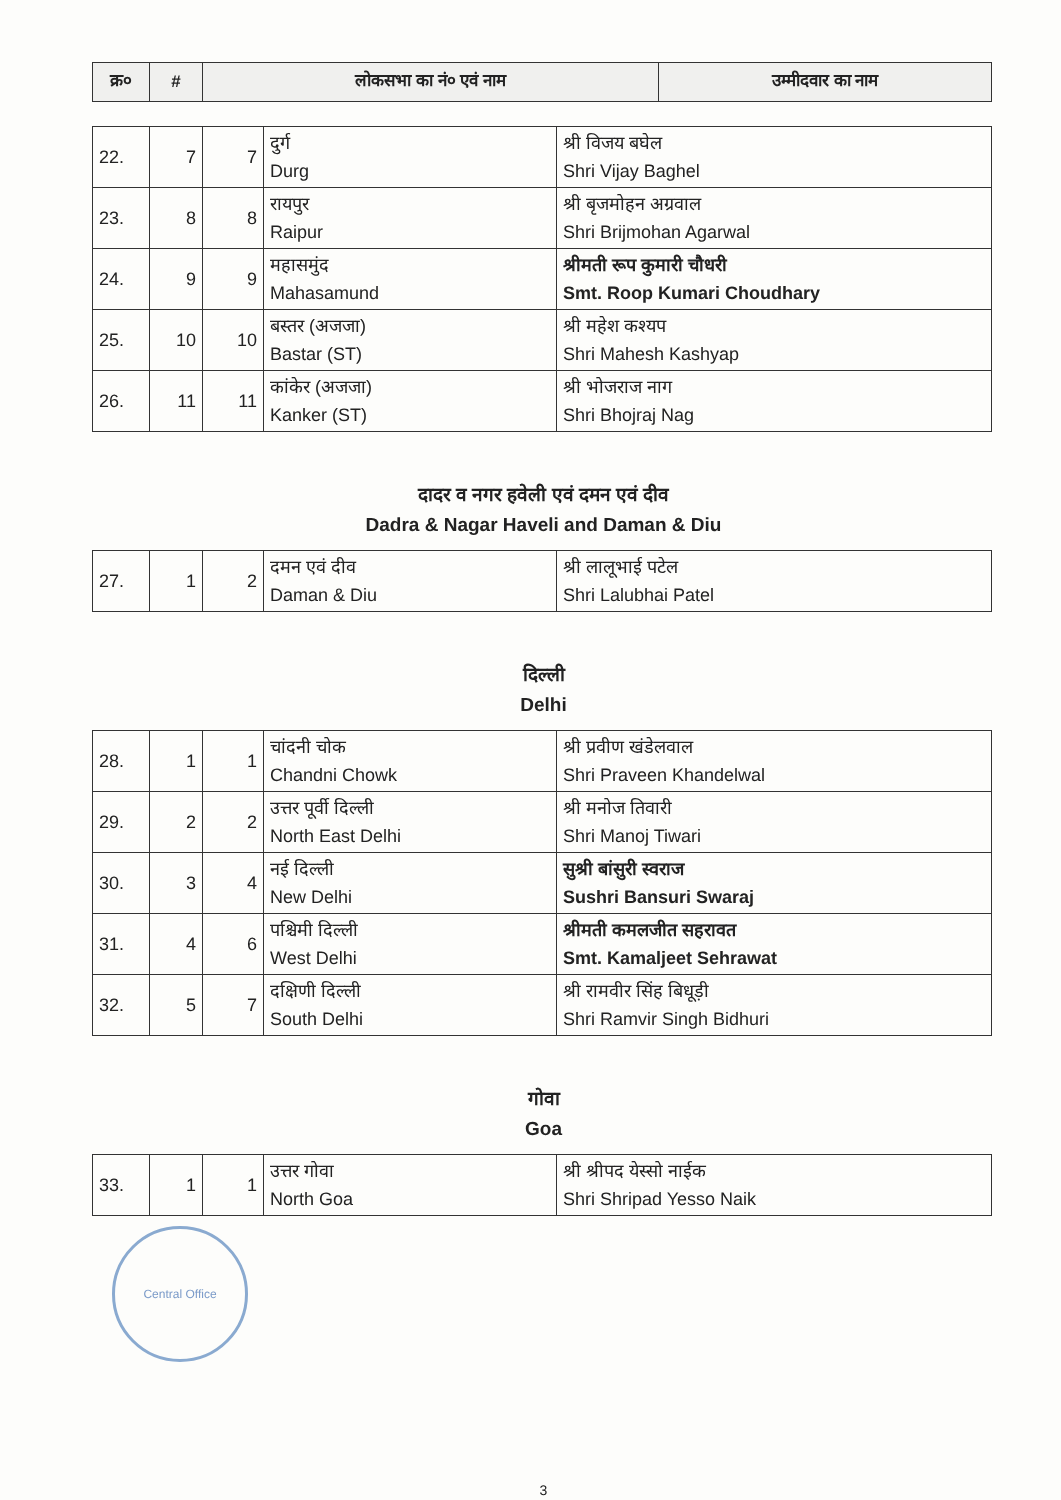| क्र० | # | लोकसभा का नं० एवं नाम | उम्मीदवार का नाम |
| --- | --- | --- | --- |
| 22. | 7 | 7 | दुर्ग Durg | श्री विजय बघेल Shri Vijay Baghel |
| 23. | 8 | 8 | रायपुर Raipur | श्री बृजमोहन अग्रवाल Shri Brijmohan Agarwal |
| 24. | 9 | 9 | महासमुंद Mahasamund | श्रीमती रूप कुमारी चौधरी Smt. Roop Kumari Choudhary |
| 25. | 10 | 10 | बस्तर (अजजा) Bastar (ST) | श्री महेश कश्यप Shri Mahesh Kashyap |
| 26. | 11 | 11 | कांकेर (अजजा) Kanker (ST) | श्री भोजराज नाग Shri Bhojraj Nag |
दादर व नगर हवेली एवं दमन एवं दीव
Dadra & Nagar Haveli and Daman & Diu
| 27. | 1 | 2 | दमन एवं दीव Daman & Diu | श्री लालूभाई पटेल Shri Lalubhai Patel |
दिल्ली
Delhi
| 28. | 1 | 1 | चांदनी चोक Chandni Chowk | श्री प्रवीण खंडेलवाल Shri Praveen Khandelwal |
| 29. | 2 | 2 | उत्तर पूर्वी दिल्ली North East Delhi | श्री मनोज तिवारी Shri Manoj Tiwari |
| 30. | 3 | 4 | नई दिल्ली New Delhi | सुश्री बांसुरी स्वराज Sushri Bansuri Swaraj |
| 31. | 4 | 6 | पश्चिमी दिल्ली West Delhi | श्रीमती कमलजीत सहरावत Smt. Kamaljeet Sehrawat |
| 32. | 5 | 7 | दक्षिणी दिल्ली South Delhi | श्री रामवीर सिंह बिधूड़ी Shri Ramvir Singh Bidhuri |
गोवा
Goa
| 33. | 1 | 1 | उत्तर गोवा North Goa | श्री श्रीपद येस्सो नाईक Shri Shripad Yesso Naik |
Central Office
3